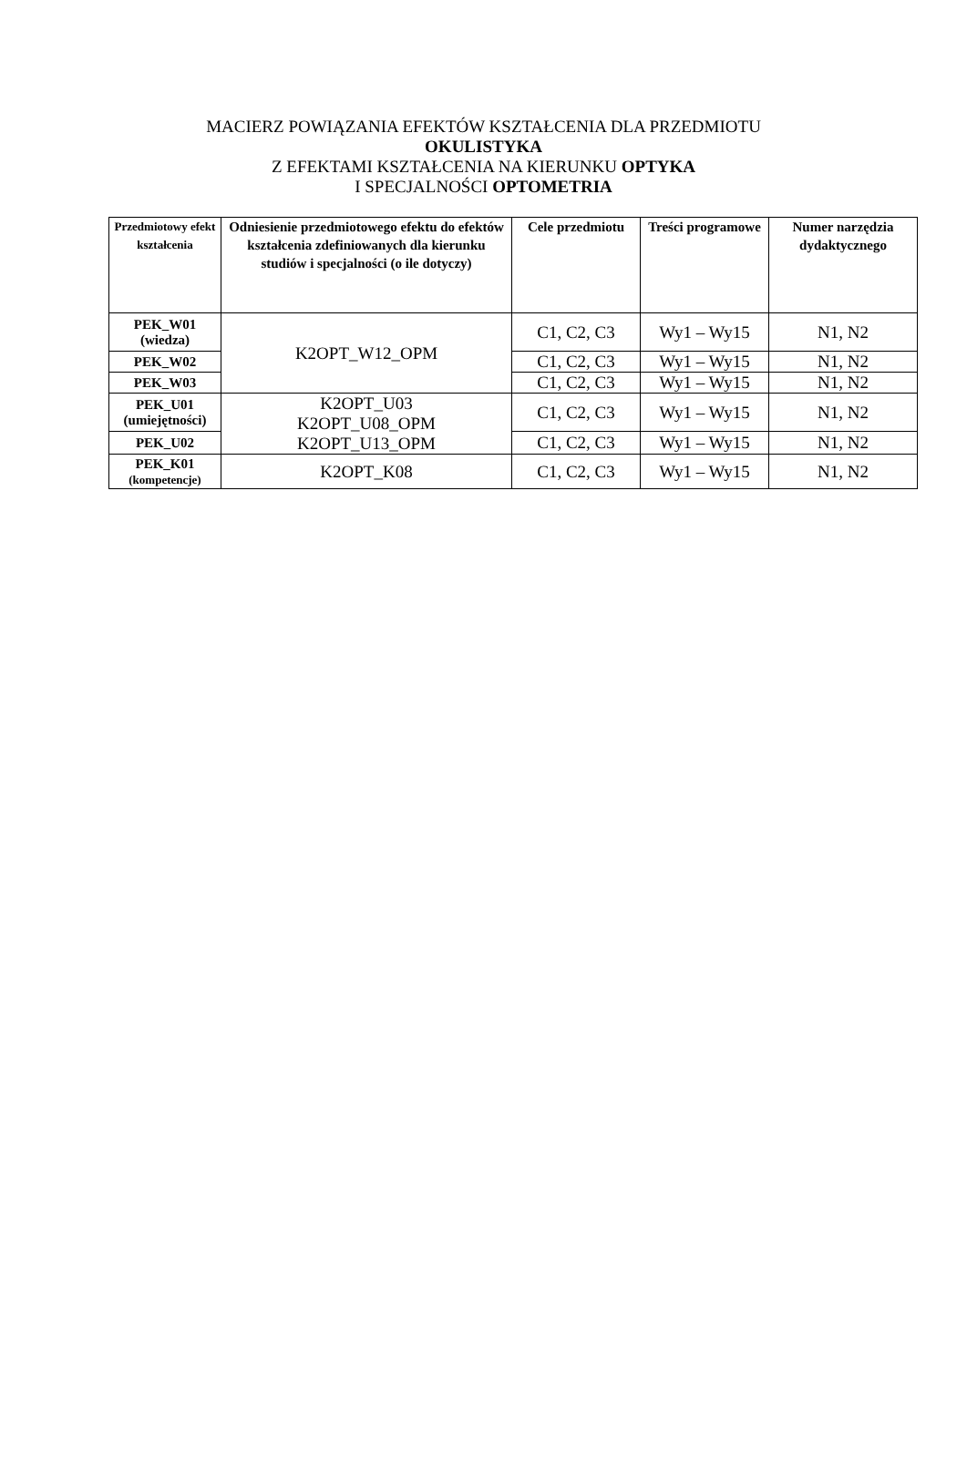MACIERZ POWIĄZANIA EFEKTÓW KSZTAŁCENIA DLA PRZEDMIOTU
OKULISTYKA
Z EFEKTAMI KSZTAŁCENIA NA KIERUNKU OPTYKA
I SPECJALNOŚCI OPTOMETRIA
| Przedmiotowy efekt kształcenia | Odniesienie przedmiotowego efektu do efektów kształcenia zdefiniowanych dla kierunku studiów i specjalności (o ile dotyczy) | Cele przedmiotu | Treści programowe | Numer narzędzia dydaktycznego |
| --- | --- | --- | --- | --- |
| PEK_W01 (wiedza) | K2OPT_W12_OPM | C1, C2, C3 | Wy1 – Wy15 | N1, N2 |
| PEK_W02 | | C1, C2, C3 | Wy1 – Wy15 | N1, N2 |
| PEK_W03 | | C1, C2, C3 | Wy1 – Wy15 | N1, N2 |
| PEK_U01 (umiejętności) | K2OPT_U03 K2OPT_U08_OPM K2OPT_U13_OPM | C1, C2, C3 | Wy1 – Wy15 | N1, N2 |
| PEK_U02 | | C1, C2, C3 | Wy1 – Wy15 | N1, N2 |
| PEK_K01 (kompetencje) | K2OPT_K08 | C1, C2, C3 | Wy1 – Wy15 | N1, N2 |